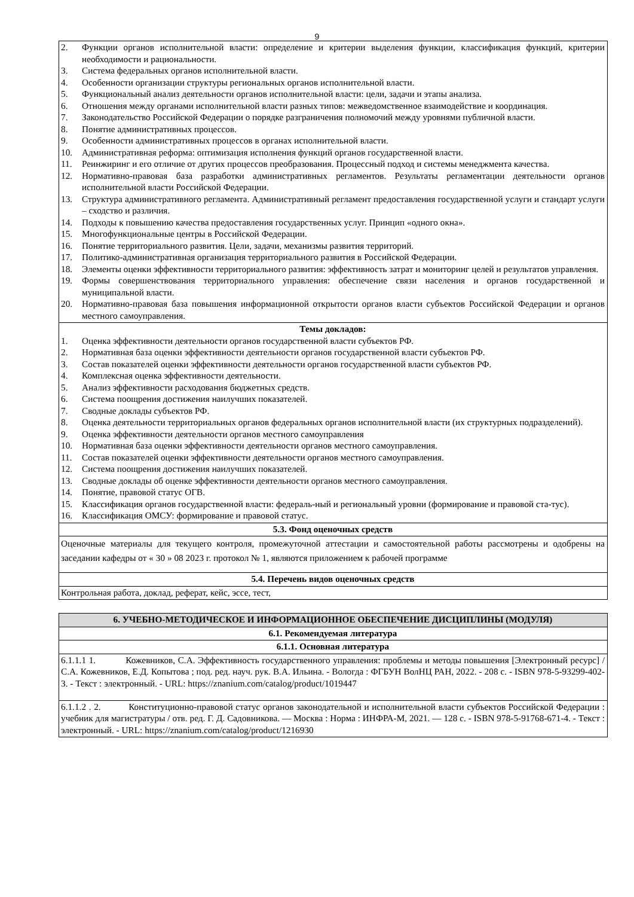9
| 2. Функции органов исполнительной власти: определение и критерии выделения функции, классификация функций, критерии необходимости и рациональности. 3. Система федеральных органов исполнительной власти. 4. Особенности организации структуры региональных органов исполнительной власти. 5. Функциональный анализ деятельности органов исполнительной власти: цели, задачи и этапы анализа. 6. Отношения между органами исполнительной власти разных типов: межведомственное взаимодействие и координация. 7. Законодательство Российской Федерации о порядке разграничения полномочий между уровнями публичной власти. 8. Понятие административных процессов. 9. Особенности административных процессов в органах исполнительной власти. 10. Административная реформа: оптимизация исполнения функций органов государственной власти. 11. Реинжиринг и его отличие от других процессов преобразования. Процессный подход и системы менеджмента качества. 12. Нормативно-правовая база разработки административных регламентов. Результаты регламентации деятельности органов исполнительной власти Российской Федерации. 13. Структура административного регламента. Административный регламент предоставления государственной услуги и стандарт услуги – сходство и различия. 14. Подходы к повышению качества предоставления государственных услуг. Принцип «одного окна». 15. Многофункциональные центры в Российской Федерации. 16. Понятие территориального развития. Цели, задачи, механизмы развития территорий. 17. Политико-административная организация территориального развития в Российской Федерации. 18. Элементы оценки эффективности территориального развития: эффективность затрат и мониторинг целей и результатов управления. 19. Формы совершенствования территориального управления: обеспечение связи населения и органов государственной и муниципальной власти. 20. Нормативно-правовая база повышения информационной открытости органов власти субъектов Российской Федерации и органов местного самоуправления. |
| Темы докладов: 1. Оценка эффективности деятельности органов государственной власти субъектов РФ. 2. Нормативная база оценки эффективности деятельности органов государственной власти субъектов РФ. 3. Состав показателей оценки эффективности деятельности органов государственной власти субъектов РФ. 4. Комплексная оценка эффективности деятельности. 5. Анализ эффективности расходования бюджетных средств. 6. Система поощрения достижения наилучших показателей. 7. Сводные доклады субъектов РФ. 8. Оценка деятельности территориальных органов федеральных органов исполнительной власти (их структурных подразделений). 9. Оценка эффективности деятельности органов местного самоуправления 10. Нормативная база оценки эффективности деятельности органов местного самоуправления. 11. Состав показателей оценки эффективности деятельности органов местного самоуправления. 12. Система поощрения достижения наилучших показателей. 13. Сводные доклады об оценке эффективности деятельности органов местного самоуправления. 14. Понятие, правовой статус ОГВ. 15. Классификация органов государственной власти: федераль-ный и региональный уровни (формирование и правовой ста-тус). 16. Классификация ОМСУ: формирование и правовой статус. |
| 5.3. Фонд оценочных средств |
| Оценочные материалы для текущего контроля, промежуточной аттестации и самостоятельной работы рассмотрены и одобрены на заседании кафедры от « 30 » 08 2023 г. протокол № 1, являются приложением к рабочей программе |
| 5.4. Перечень видов оценочных средств |
| Контрольная работа, доклад, реферат, кейс, эссе, тест, |
| 6. УЧЕБНО-МЕТОДИЧЕСКОЕ И ИНФОРМАЦИОННОЕ ОБЕСПЕЧЕНИЕ ДИСЦИПЛИНЫ (МОДУЛЯ) |
| 6.1. Рекомендуемая литература |
| 6.1.1. Основная литература |
| 6.1.1.1 1. Кожевников, С.А. Эффективность государственного управления: проблемы и методы повышения [Электронный ресурс] / С.А. Кожевников, Е.Д. Копытова ; под. ред. науч. рук. В.А. Ильина. - Вологда : ФГБУН ВолНЦ РАН, 2022. - 208 с. - ISBN 978-5-93299-402-3. - Текст : электронный. - URL: https://znanium.com/catalog/product/1019447 |
| 6.1.1.2 . 2. Конституционно-правовой статус органов законодательной и исполнительной власти субъектов Российской Федерации : учебник для магистратуры / отв. ред. Г. Д. Садовникова. — Москва : Норма : ИНФРА-М, 2021. — 128 с. - ISBN 978-5-91768-671-4. - Текст : электронный. - URL: https://znanium.com/catalog/product/1216930 |